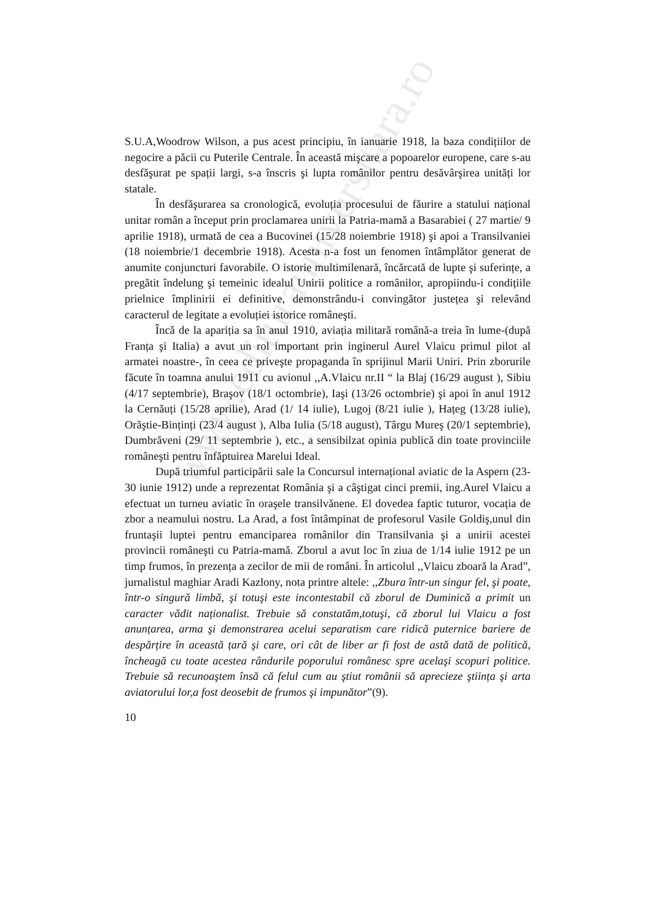www.editurauniversitara.ro
S.U.A,Woodrow Wilson, a pus acest principiu, în ianuarie 1918, la baza condițiilor de negocire a păcii cu Puterile Centrale. În această mişcare a popoarelor europene, care s-au desfăşurat pe spații largi, s-a înscris şi lupta românilor pentru desăvârşirea unități lor statale.
În desfăşurarea sa cronologică, evoluția procesului de făurire a statului național unitar român a început prin proclamarea unirii la Patria-mamă a Basarabiei ( 27 martie/ 9 aprilie 1918), urmată de cea a Bucovinei (15/28 noiembrie 1918) şi apoi a Transilvaniei (18 noiembrie/1 decembrie 1918). Acesta n-a fost un fenomen întâmplător generat de anumite conjuncturi favorabile. O istorie multimilenară, încărcată de lupte şi suferințe, a pregătit îndelung şi temeinic idealul Unirii politice a românilor, apropiindu-i condițiile prielnice împlinirii ei definitive, demonstrându-i convingător justețea şi relevând caracterul de legitate a evoluției istorice româneşti.
Încă de la apariția sa în anul 1910, aviația militară română-a treia în lume-(după Franța şi Italia) a avut un rol important prin inginerul Aurel Vlaicu primul pilot al armatei noastre-, în ceea ce priveşte propaganda în sprijinul Marii Uniri. Prin zborurile făcute în toamna anului 1911 cu avionul ,,A.Vlaicu nr.II “ la Blaj (16/29 august ), Sibiu (4/17 septembrie), Braşov (18/1 octombrie), Iaşi (13/26 octombrie) şi apoi în anul 1912 la Cernăuți (15/28 aprilie), Arad (1/ 14 iulie), Lugoj (8/21 iulie ), Hațeg (13/28 iulie), Orăştie-Binținți (23/4 august ), Alba Iulia (5/18 august), Târgu Mureş (20/1 septembrie), Dumbrăveni (29/ 11 septembrie ), etc., a sensibilzat opinia publică din toate provinciile româneşti pentru înfăptuirea Marelui Ideal.
După triumful participării sale la Concursul internațional aviatic de la Aspern (23-30 iunie 1912) unde a reprezentat România şi a câştigat cinci premii, ing.Aurel Vlaicu a efectuat un turneu aviatic în oraşele transilvănene. El dovedea faptic tuturor, vocația de zbor a neamului nostru. La Arad, a fost întâmpinat de profesorul Vasile Goldiş,unul din fruntaşii luptei pentru emanciparea românilor din Transilvania şi a unirii acestei provincii româneşti cu Patria-mamă. Zborul a avut loc în ziua de 1/14 iulie 1912 pe un timp frumos, în prezența a zecilor de mii de români. În articolul ,,Vlaicu zboară la Arad”, jurnalistul maghiar Aradi Kazlony, nota printre altele: ,,Zbura într-un singur fel, şi poate, într-o singură limbă, şi totuşi este incontestabil că zborul de Duminică a primit un caracter vădit naționalist. Trebuie să constatăm,totuşi, că zborul lui Vlaicu a fost anunțarea, arma şi demonstrarea acelui separatism care ridică puternice bariere de despărțire în această țară şi care, ori cât de liber ar fi fost de astă dată de politică, încheagă cu toate acestea rândurile poporului românesc spre acelaşi scopuri politice. Trebuie să recunoaştem însă că felul cum au ştiut românii să aprecieze ştiința şi arta aviatorului lor,a fost deosebit de frumos şi impunător”(9).
10